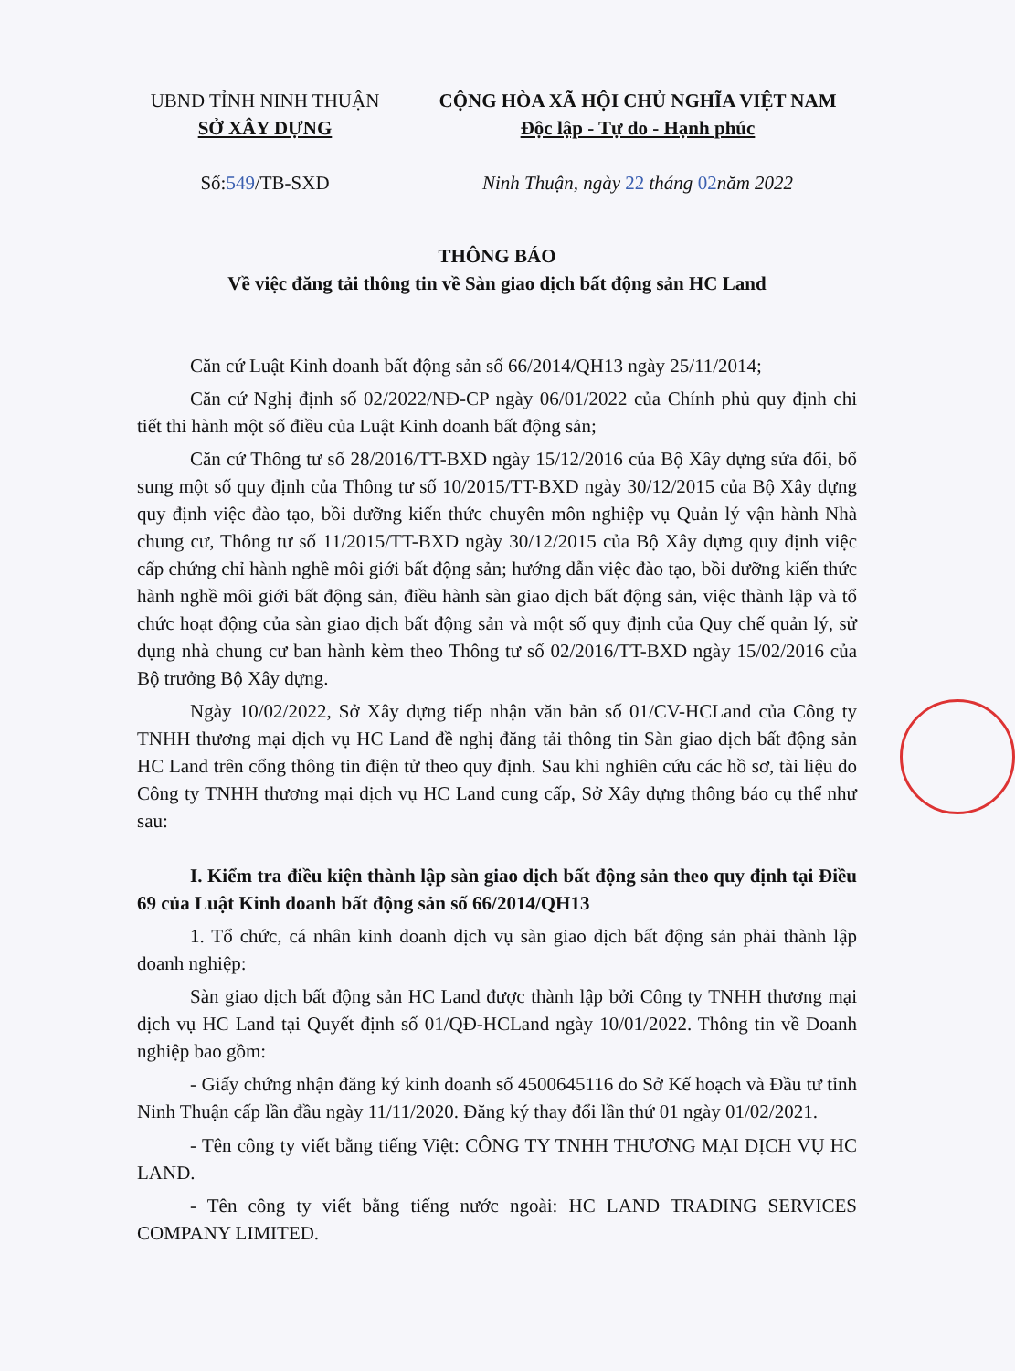UBND TỈNH NINH THUẬN
SỞ XÂY DỰNG
Số:549/TB-SXD
CỘNG HÒA XÃ HỘI CHỦ NGHĨA VIỆT NAM
Độc lập - Tự do - Hạnh phúc
Ninh Thuận, ngày 22 tháng 02năm 2022
THÔNG BÁO
Về việc đăng tải thông tin về Sàn giao dịch bất động sản HC Land
Căn cứ Luật Kinh doanh bất động sản số 66/2014/QH13 ngày 25/11/2014;
Căn cứ Nghị định số 02/2022/NĐ-CP ngày 06/01/2022 của Chính phủ quy định chi tiết thi hành một số điều của Luật Kinh doanh bất động sản;
Căn cứ Thông tư số 28/2016/TT-BXD ngày 15/12/2016 của Bộ Xây dựng sửa đổi, bổ sung một số quy định của Thông tư số 10/2015/TT-BXD ngày 30/12/2015 của Bộ Xây dựng quy định việc đào tạo, bồi dưỡng kiến thức chuyên môn nghiệp vụ Quản lý vận hành Nhà chung cư, Thông tư số 11/2015/TT-BXD ngày 30/12/2015 của Bộ Xây dựng quy định việc cấp chứng chỉ hành nghề môi giới bất động sản; hướng dẫn việc đào tạo, bồi dưỡng kiến thức hành nghề môi giới bất động sản, điều hành sàn giao dịch bất động sản, việc thành lập và tổ chức hoạt động của sàn giao dịch bất động sản và một số quy định của Quy chế quản lý, sử dụng nhà chung cư ban hành kèm theo Thông tư số 02/2016/TT-BXD ngày 15/02/2016 của Bộ trưởng Bộ Xây dựng.
Ngày 10/02/2022, Sở Xây dựng tiếp nhận văn bản số 01/CV-HCLand của Công ty TNHH thương mại dịch vụ HC Land đề nghị đăng tải thông tin Sàn giao dịch bất động sản HC Land trên cổng thông tin điện tử theo quy định. Sau khi nghiên cứu các hồ sơ, tài liệu do Công ty TNHH thương mại dịch vụ HC Land cung cấp, Sở Xây dựng thông báo cụ thể như sau:
I. Kiểm tra điều kiện thành lập sàn giao dịch bất động sản theo quy định tại Điều 69 của Luật Kinh doanh bất động sản số 66/2014/QH13
1. Tổ chức, cá nhân kinh doanh dịch vụ sàn giao dịch bất động sản phải thành lập doanh nghiệp:
Sàn giao dịch bất động sản HC Land được thành lập bởi Công ty TNHH thương mại dịch vụ HC Land tại Quyết định số 01/QĐ-HCLand ngày 10/01/2022. Thông tin về Doanh nghiệp bao gồm:
- Giấy chứng nhận đăng ký kinh doanh số 4500645116 do Sở Kế hoạch và Đầu tư tỉnh Ninh Thuận cấp lần đầu ngày 11/11/2020. Đăng ký thay đổi lần thứ 01 ngày 01/02/2021.
- Tên công ty viết bằng tiếng Việt: CÔNG TY TNHH THƯƠNG MẠI DỊCH VỤ HC LAND.
- Tên công ty viết bằng tiếng nước ngoài: HC LAND TRADING SERVICES COMPANY LIMITED.